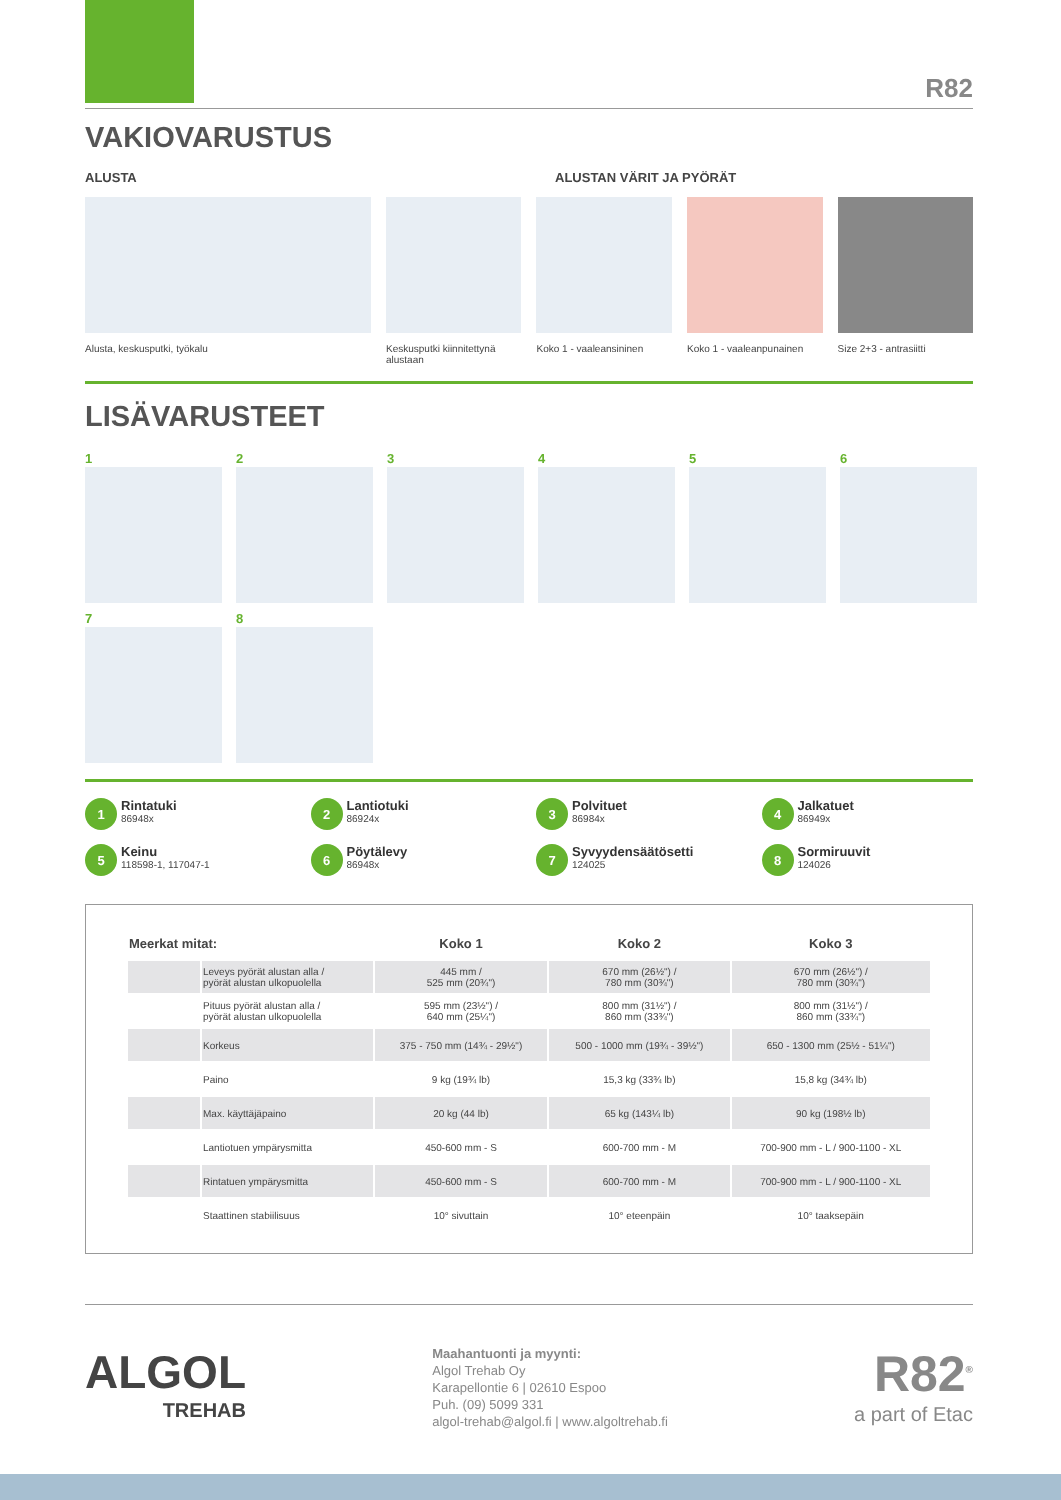R82
VAKIOVARUSTUS
ALUSTA ALUSTAN VÄRIT JA PYÖRÄT
Alusta, keskusputki, työkalu Keskusputki kiinnitettynä alustaan
Koko 1 - vaaleansininen
Koko 1 - vaaleanpunainen
Size 2+3 - antrasiitti
LISÄVARUSTEET
1 2 3 4 5 6
7 8
1 Rintatuki
86948x
2 Lantiotuki
86924x
3 Polvituet
86984x
4 Jalkatuet
86949x
5 Keinu
118598-1, 117047-1
6 Pöytälevy
86948x
7 Syvyydensäätösetti
124025
8 Sormiruuvit
124026
| Meerkat mitat: | | Koko 1 | Koko 2 | Koko 3 |
| --- | --- | --- | --- | --- |
| | Leveys pyörät alustan alla / pyörät alustan ulkopuolella | 445 mm / 525 mm (20¾") | 670 mm (26½") / 780 mm (30¾") | 670 mm (26½") / 780 mm (30¾") |
| | Pituus pyörät alustan alla / pyörät alustan ulkopuolella | 595 mm (23½") / 640 mm (25¼") | 800 mm (31½") / 860 mm (33¾") | 800 mm (31½") / 860 mm (33¾") |
| | Korkeus | 375 - 750 mm (14¾ - 29½") | 500 - 1000 mm (19¾ - 39½") | 650 - 1300 mm (25½ - 51¼") |
| | Paino | 9 kg (19¾ lb) | 15,3 kg (33¾ lb) | 15,8 kg (34¾ lb) |
| | Max. käyttäjäpaino | 20 kg (44 lb) | 65 kg (143¼ lb) | 90 kg (198½ lb) |
| | Lantiotuen ympärysmitta | 450-600 mm - S | 600-700 mm - M | 700-900 mm - L / 900-1100 - XL |
| | Rintatuen ympärysmitta | 450-600 mm - S | 600-700 mm - M | 700-900 mm - L / 900-1100 - XL |
| | Staattinen stabiilisuus | 10° sivuttain | 10° eteenpäin | 10° taaksepäin |
ALGOL
TREHAB
Maahantuonti ja myynti:
Algol Trehab Oy
Karapellontie 6 | 02610 Espoo
Puh. (09) 5099 331
algol-trehab@algol.fi | www.algoltrehab.fi
R82<sup>®</sup>
a part of Etac